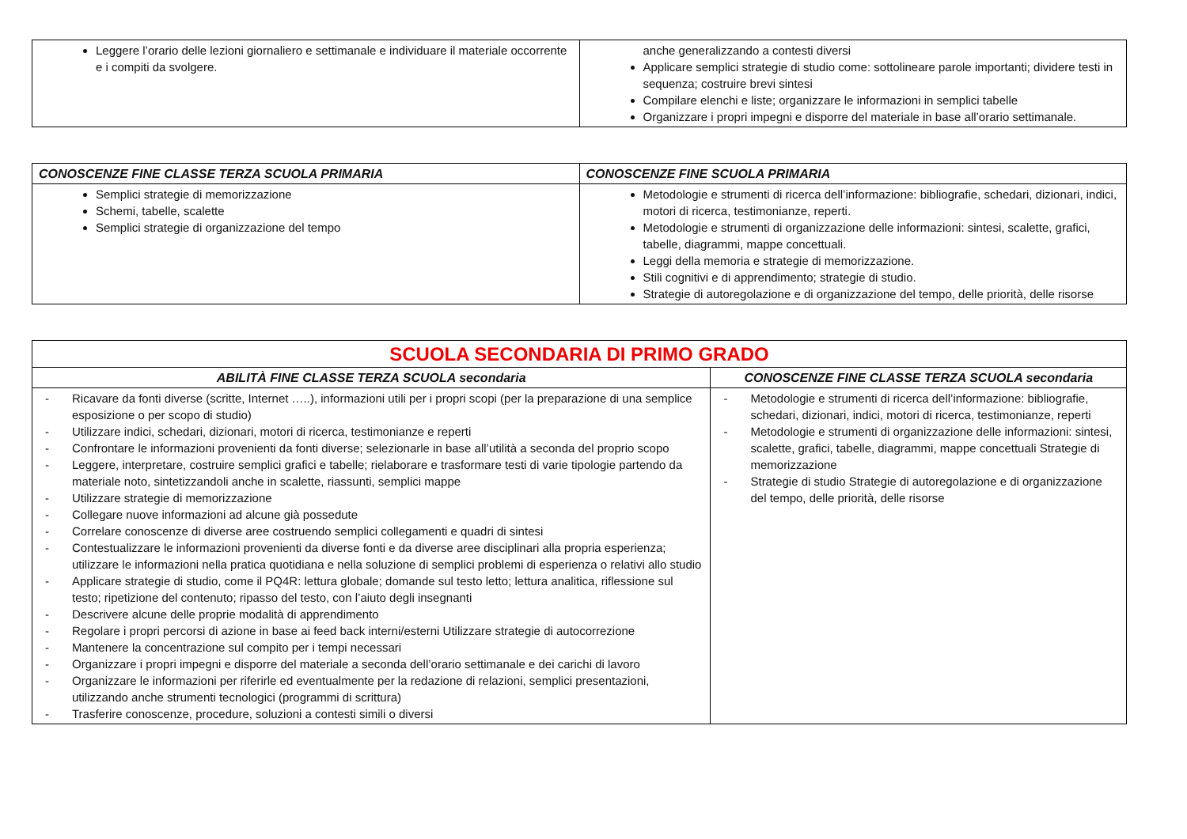| Leggere l’orario delle lezioni giornaliero e settimanale e individuare il materiale occorrente e i compiti da svolgere. | anche generalizzando a contesti diversi Applicare semplici strategie di studio come: sottolineare parole importanti; dividere testi in sequenza; costruire brevi sintesi Compilare elenchi e liste; organizzare le informazioni in semplici tabelle Organizzare i propri impegni e disporre del materiale in base all’orario settimanale. |
| CONOSCENZE FINE CLASSE TERZA SCUOLA PRIMARIA | CONOSCENZE FINE SCUOLA PRIMARIA |
| --- | --- |
| Semplici strategie di memorizzazione Schemi, tabelle, scalette Semplici strategie di organizzazione del tempo | Metodologie e strumenti di ricerca dell’informazione: bibliografie, schedari, dizionari, indici, motori di ricerca, testimonianze, reperti. Metodologie e strumenti di organizzazione delle informazioni: sintesi, scalette, grafici, tabelle, diagrammi, mappe concettuali. Leggi della memoria e strategie di memorizzazione. Stili cognitivi e di apprendimento; strategie di studio. Strategie di autoregolazione e di organizzazione del tempo, delle priorità, delle risorse |
| SCUOLA SECONDARIA DI PRIMO GRADO | |
| --- | --- |
| ABILITÀ FINE CLASSE TERZA SCUOLA secondaria | CONOSCENZE FINE CLASSE TERZA SCUOLA secondaria |
| - Ricavare da fonti diverse (scritte, Internet …..), informazioni utili per i propri scopi (per la preparazione di una semplice esposizione o per scopo di studio) - Utilizzare indici, schedari, dizionari, motori di ricerca, testimonianze e reperti - Confrontare le informazioni provenienti da fonti diverse; selezionarle in base all’utilità a seconda del proprio scopo - Leggere, interpretare, costruire semplici grafici e tabelle; rielaborare e trasformare testi di varie tipologie partendo da materiale noto, sintetizzandoli anche in scalette, riassunti, semplici mappe - Utilizzare strategie di memorizzazione - Collegare nuove informazioni ad alcune già possedute - Correlare conoscenze di diverse aree costruendo semplici collegamenti e quadri di sintesi - Contestualizzare le informazioni provenienti da diverse fonti e da diverse aree disciplinari alla propria esperienza; utilizzare le informazioni nella pratica quotidiana e nella soluzione di semplici problemi di esperienza o relativi allo studio - Applicare strategie di studio, come il PQ4R: lettura globale; domande sul testo letto; lettura analitica, riflessione sul testo; ripetizione del contenuto; ripasso del testo, con l’aiuto degli insegnanti - Descrivere alcune delle proprie modalità di apprendimento - Regolare i propri percorsi di azione in base ai feed back interni/esterni Utilizzare strategie di autocorrezione - Mantenere la concentrazione sul compito per i tempi necessari - Organizzare i propri impegni e disporre del materiale a seconda dell’orario settimanale e dei carichi di lavoro - Organizzare le informazioni per riferirle ed eventualmente per la redazione di relazioni, semplici presentazioni, utilizzando anche strumenti tecnologici (programmi di scrittura) - Trasferire conoscenze, procedure, soluzioni a contesti simili o diversi | - Metodologie e strumenti di ricerca dell’informazione: bibliografie, schedari, dizionari, indici, motori di ricerca, testimonianze, reperti - Metodologie e strumenti di organizzazione delle informazioni: sintesi, scalette, grafici, tabelle, diagrammi, mappe concettuali Strategie di memorizzazione - Strategie di studio Strategie di autoregolazione e di organizzazione del tempo, delle priorità, delle risorse |